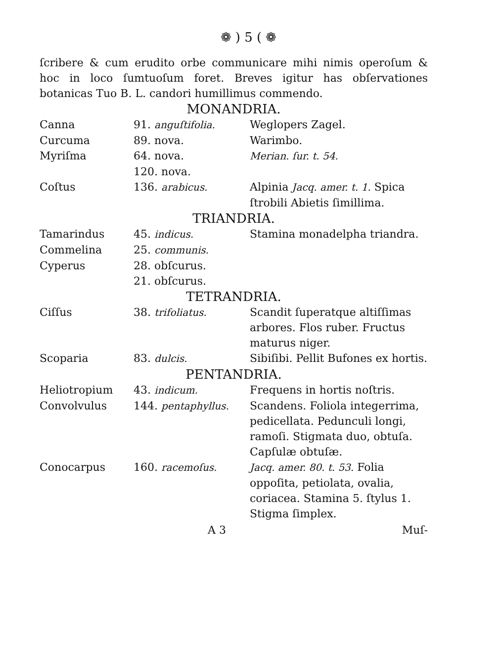❁ ) 5 ( ❁
ſcribere & cum erudito orbe communicare mihi nimis operoſum & hoc in loco ſumtuoſum foret. Breves igitur has obſervationes botanicas Tuo B. L. candori humillimus commendo.
MONANDRIA.
| Canna | 91. anguſtifolia. | Weglopers Zagel. |
| Curcuma | 89. nova. | Warimbo. |
| Myriſma | 64. nova. | Merian. ſur. t. 54. |
| | 120. nova. | |
| Coſtus | 136. arabicus. | Alpinia Jacq. amer. t. 1. Spica ſtrobili Abietis ſimillima. |
TRIANDRIA.
| Tamarindus | 45. indicus. | Stamina monadelpha triandra. |
| Commelina | 25. communis. | |
| Cyperus | 28. obſcurus. | |
| | 21. obſcurus. | |
TETRANDRIA.
| Ciſſus | 38. trifoliatus. | Scandit ſuperatque altiſſimas arbores. Flos ruber. Fructus maturus niger. |
| Scoparia | 83. dulcis. | Sibiſibi. Pellit Bufones ex hortis. |
PENTANDRIA.
| Heliotropium | 43. indicum. | Frequens in hortis noſtris. |
| Convolvulus | 144. pentaphyllus. | Scandens. Foliola integerrima, pedicellata. Pedunculi longi, ramoſi. Stigmata duo, obtuſa. Capſulæ obtuſæ. |
| Conocarpus | 160. racemoſus. | Jacq. amer. 80. t. 53. Folia oppoſita, petiolata, ovalia, coriacea. Stamina 5. ſtylus 1. Stigma ſimplex. |
A 3 Muſ-